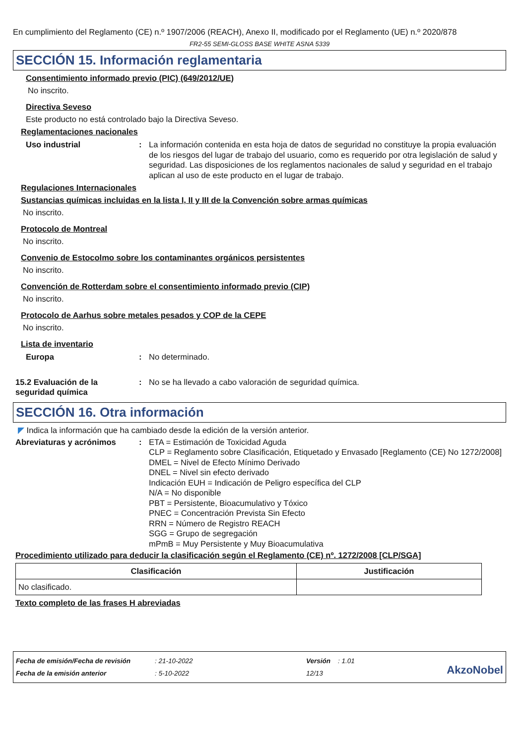En cumplimiento del Reglamento (CE) n.º 1907/2006 (REACH), Anexo II, modificado por el Reglamento (UE) n.º 2020/878
FR2-55 SEMI-GLOSS BASE WHITE ASNA 5339
SECCIÓN 15. Información reglamentaria
Consentimiento informado previo (PIC) (649/2012/UE)
No inscrito.
Directiva Seveso
Este producto no está controlado bajo la Directiva Seveso.
Reglamentaciones nacionales
Uso industrial : La información contenida en esta hoja de datos de seguridad no constituye la propia evaluación de los riesgos del lugar de trabajo del usuario, como es requerido por otra legislación de salud y seguridad. Las disposiciones de los reglamentos nacionales de salud y seguridad en el trabajo aplican al uso de este producto en el lugar de trabajo.
Regulaciones Internacionales
Sustancias químicas incluidas en la lista I, II y III de la Convención sobre armas químicas
No inscrito.
Protocolo de Montreal
No inscrito.
Convenio de Estocolmo sobre los contaminantes orgánicos persistentes
No inscrito.
Convención de Rotterdam sobre el consentimiento informado previo (CIP)
No inscrito.
Protocolo de Aarhus sobre metales pesados y COP de la CEPE
No inscrito.
Lista de inventario
Europa : No determinado.
15.2 Evaluación de la seguridad química
: No se ha llevado a cabo valoración de seguridad química.
SECCIÓN 16. Otra información
◤ Indica la información que ha cambiado desde la edición de la versión anterior.
Abreviaturas y acrónimos : ETA = Estimación de Toxicidad Aguda
CLP = Reglamento sobre Clasificación, Etiquetado y Envasado [Reglamento (CE) No 1272/2008]
DMEL = Nivel de Efecto Mínimo Derivado
DNEL = Nivel sin efecto derivado
Indicación EUH = Indicación de Peligro específica del CLP
N/A = No disponible
PBT = Persistente, Bioacumulativo y Tóxico
PNEC = Concentración Prevista Sin Efecto
RRN = Número de Registro REACH
SGG = Grupo de segregación
mPmB = Muy Persistente y Muy Bioacumulativa
Procedimiento utilizado para deducir la clasificación según el Reglamento (CE) nº. 1272/2008 [CLP/SGA]
| Clasificación | Justificación |
| --- | --- |
| No clasificado. | |
Texto completo de las frases H abreviadas
Fecha de emisión/Fecha de revisión
Fecha de la emisión anterior
: 21-10-2022
: 5-10-2022
Versión : 1.01
12/13
AkzoNobel